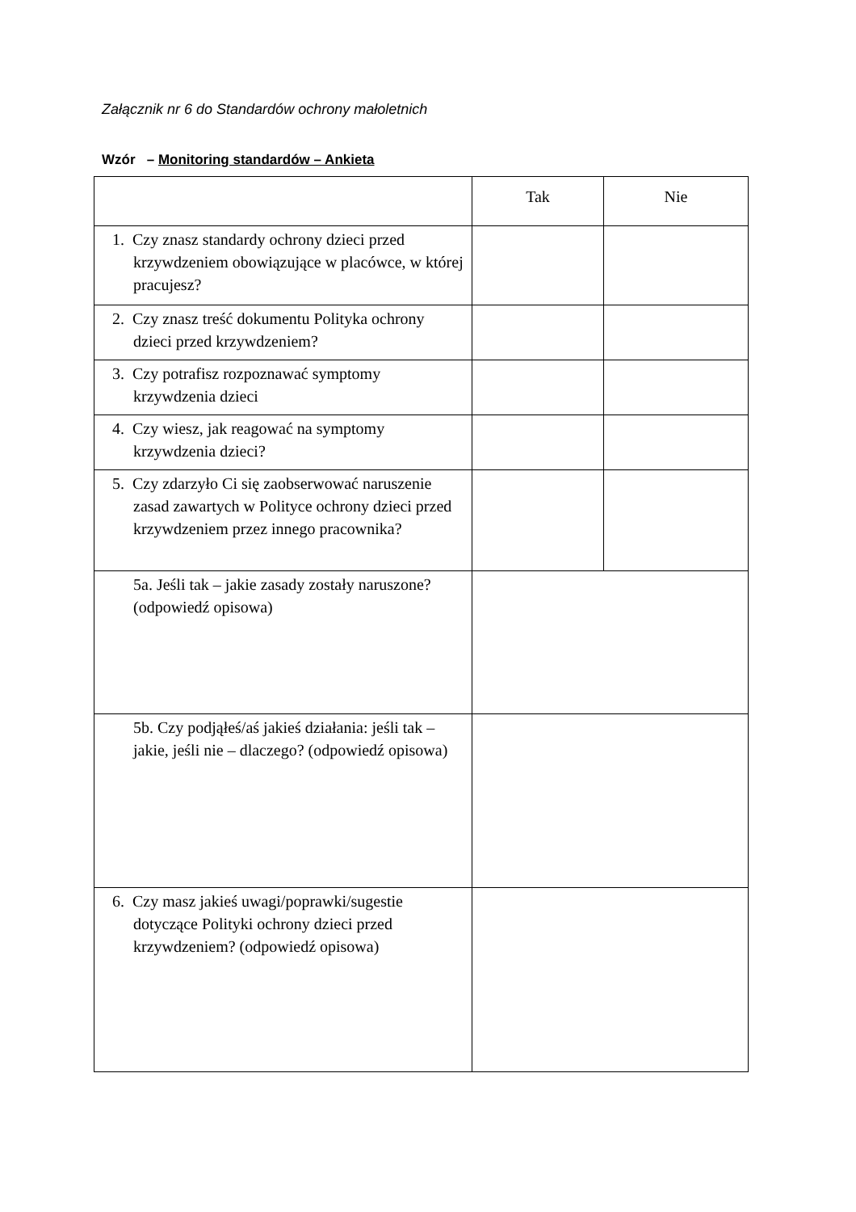Załącznik nr 6 do Standardów ochrony małoletnich
Wzór – Monitoring standardów – Ankieta
| | Tak | Nie |
| 1. Czy znasz standardy ochrony dzieci przed krzywdzeniem obowiązujące w placówce, w której pracujesz? | | |
| 2. Czy znasz treść dokumentu Polityka ochrony dzieci przed krzywdzeniem? | | |
| 3. Czy potrafisz rozpoznawać symptomy krzywdzenia dzieci | | |
| 4. Czy wiesz, jak reagować na symptomy krzywdzenia dzieci? | | |
| 5. Czy zdarzyło Ci się zaobserwować naruszenie zasad zawartych w Polityce ochrony dzieci przed krzywdzeniem przez innego pracownika? | | |
| 5a. Jeśli tak – jakie zasady zostały naruszone? (odpowiedź opisowa) | | |
| 5b. Czy podjąłeś/aś jakieś działania: jeśli tak – jakie, jeśli nie – dlaczego? (odpowiedź opisowa) | | |
| 6. Czy masz jakieś uwagi/poprawki/sugestie dotyczące Polityki ochrony dzieci przed krzywdzeniem? (odpowiedź opisowa) | | |